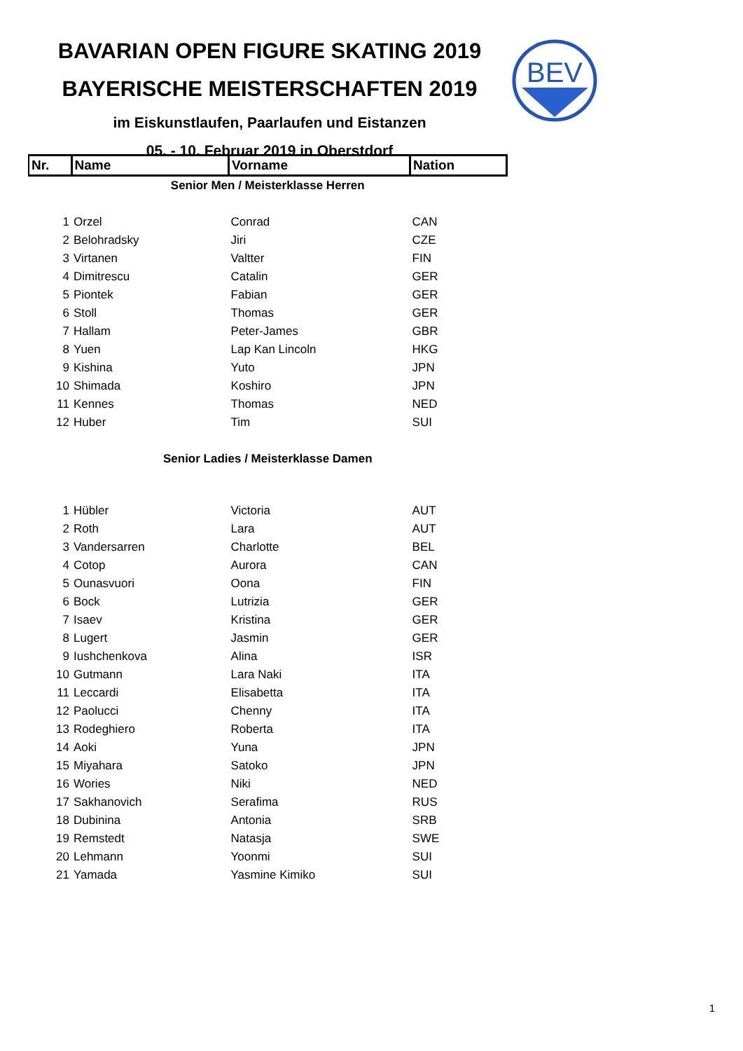BAVARIAN OPEN FIGURE SKATING 2019
BAYERISCHE MEISTERSCHAFTEN 2019
im Eiskunstlaufen, Paarlaufen und Eistanzen
05. - 10. Februar 2019 in Oberstdorf
BEV
| Nr. | Name | Vorname | Nation |
| --- | --- | --- | --- |
| Senior Men / Meisterklasse Herren | | | |
| 1 | Orzel | Conrad | CAN |
| 2 | Belohradsky | Jiri | CZE |
| 3 | Virtanen | Valtter | FIN |
| 4 | Dimitrescu | Catalin | GER |
| 5 | Piontek | Fabian | GER |
| 6 | Stoll | Thomas | GER |
| 7 | Hallam | Peter-James | GBR |
| 8 | Yuen | Lap Kan Lincoln | HKG |
| 9 | Kishina | Yuto | JPN |
| 10 | Shimada | Koshiro | JPN |
| 11 | Kennes | Thomas | NED |
| 12 | Huber | Tim | SUI |
| Senior Ladies / Meisterklasse Damen | | | |
| 1 | Hübler | Victoria | AUT |
| 2 | Roth | Lara | AUT |
| 3 | Vandersarren | Charlotte | BEL |
| 4 | Cotop | Aurora | CAN |
| 5 | Ounasvuori | Oona | FIN |
| 6 | Bock | Lutrizia | GER |
| 7 | Isaev | Kristina | GER |
| 8 | Lugert | Jasmin | GER |
| 9 | Iushchenkova | Alina | ISR |
| 10 | Gutmann | Lara Naki | ITA |
| 11 | Leccardi | Elisabetta | ITA |
| 12 | Paolucci | Chenny | ITA |
| 13 | Rodeghiero | Roberta | ITA |
| 14 | Aoki | Yuna | JPN |
| 15 | Miyahara | Satoko | JPN |
| 16 | Wories | Niki | NED |
| 17 | Sakhanovich | Serafima | RUS |
| 18 | Dubinina | Antonia | SRB |
| 19 | Remstedt | Natasja | SWE |
| 20 | Lehmann | Yoonmi | SUI |
| 21 | Yamada | Yasmine Kimiko | SUI |
1